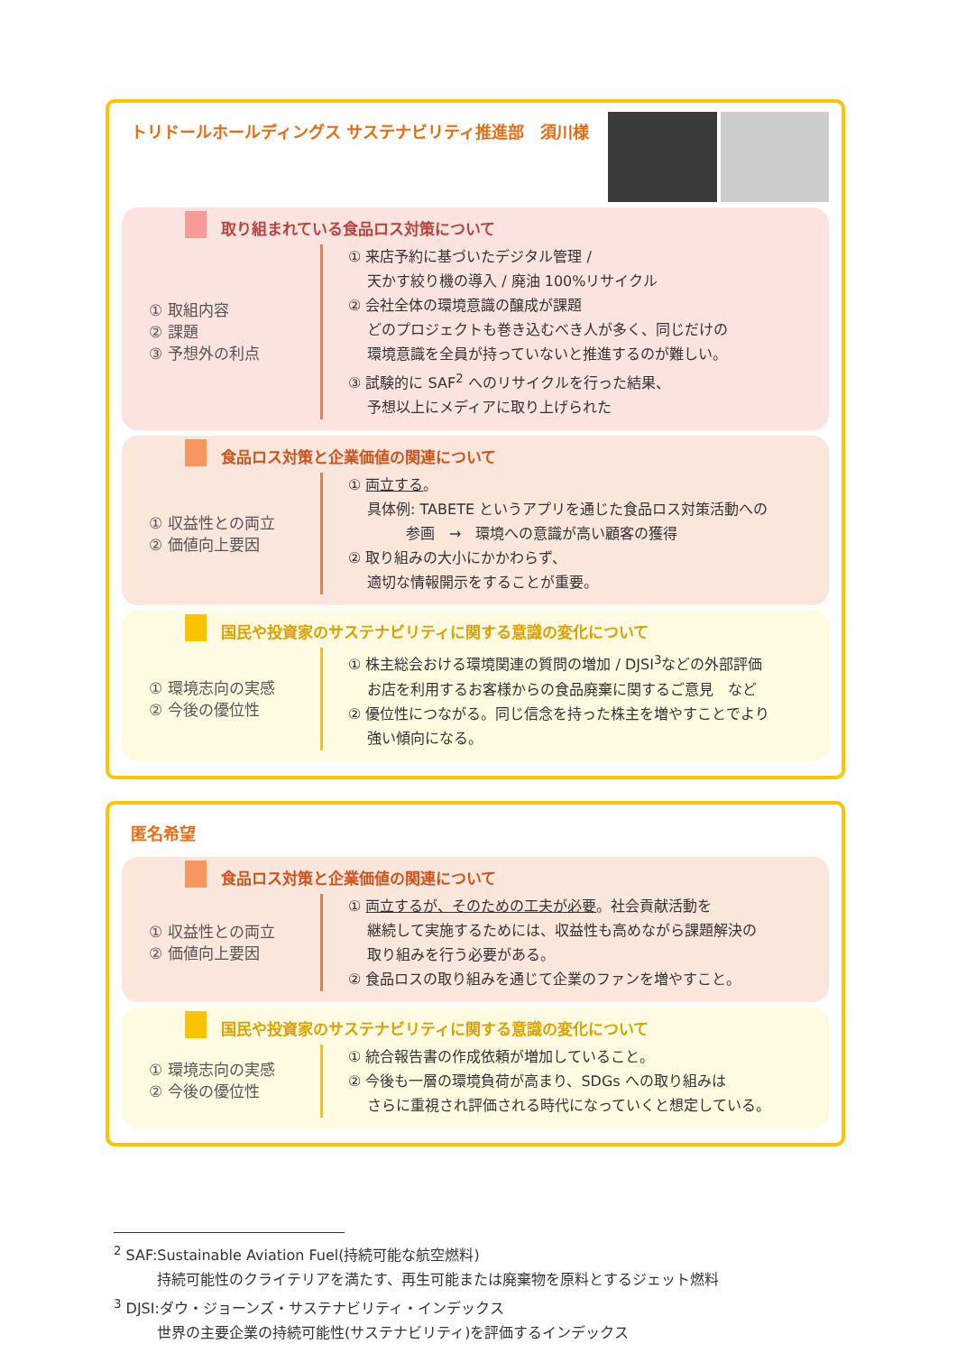トリドールホールディングス サステナビリティ推進部　須川様
取り組まれている食品ロス対策について
① 取組内容
② 課題
③ 予想外の利点
① 来店予約に基づいたデジタル管理 /
　 天かす絞り機の導入 / 廃油 100%リサイクル
② 会社全体の環境意識の醸成が課題
　 どのプロジェクトも巻き込むべき人が多く、同じだけの
　 環境意識を全員が持っていないと推進するのが難しい。
③ 試験的に SAF<sup>2</sup> へのリサイクルを行った結果、
　 予想以上にメディアに取り上げられた
食品ロス対策と企業価値の関連について
① 収益性との両立
② 価値向上要因
① 両立する。
　 具体例: TABETE というアプリを通じた食品ロス対策活動への
　　　　参画　→　環境への意識が高い顧客の獲得
② 取り組みの大小にかかわらず、
　 適切な情報開示をすることが重要。
国民や投資家のサステナビリティに関する意識の変化について
① 環境志向の実感
② 今後の優位性
① 株主総会おける環境関連の質問の増加 / DJSI<sup>3</sup>などの外部評価
　 お店を利用するお客様からの食品廃棄に関するご意見　など
② 優位性につながる。同じ信念を持った株主を増やすことでより
　 強い傾向になる。
匿名希望
食品ロス対策と企業価値の関連について
① 収益性との両立
② 価値向上要因
① 両立するが、そのための工夫が必要。社会貢献活動を
　 継続して実施するためには、収益性も高めながら課題解決の
　 取り組みを行う必要がある。
② 食品ロスの取り組みを通じて企業のファンを増やすこと。
国民や投資家のサステナビリティに関する意識の変化について
① 環境志向の実感
② 今後の優位性
① 統合報告書の作成依頼が増加していること。
② 今後も一層の環境負荷が高まり、SDGs への取り組みは
　 さらに重視され評価される時代になっていくと想定している。
<sup>2</sup> SAF:Sustainable Aviation Fuel(持続可能な航空燃料)
　　　持続可能性のクライテリアを満たす、再生可能または廃棄物を原料とするジェット燃料
<sup>3</sup> DJSI:ダウ・ジョーンズ・サステナビリティ・インデックス
　　　世界の主要企業の持続可能性(サステナビリティ)を評価するインデックス